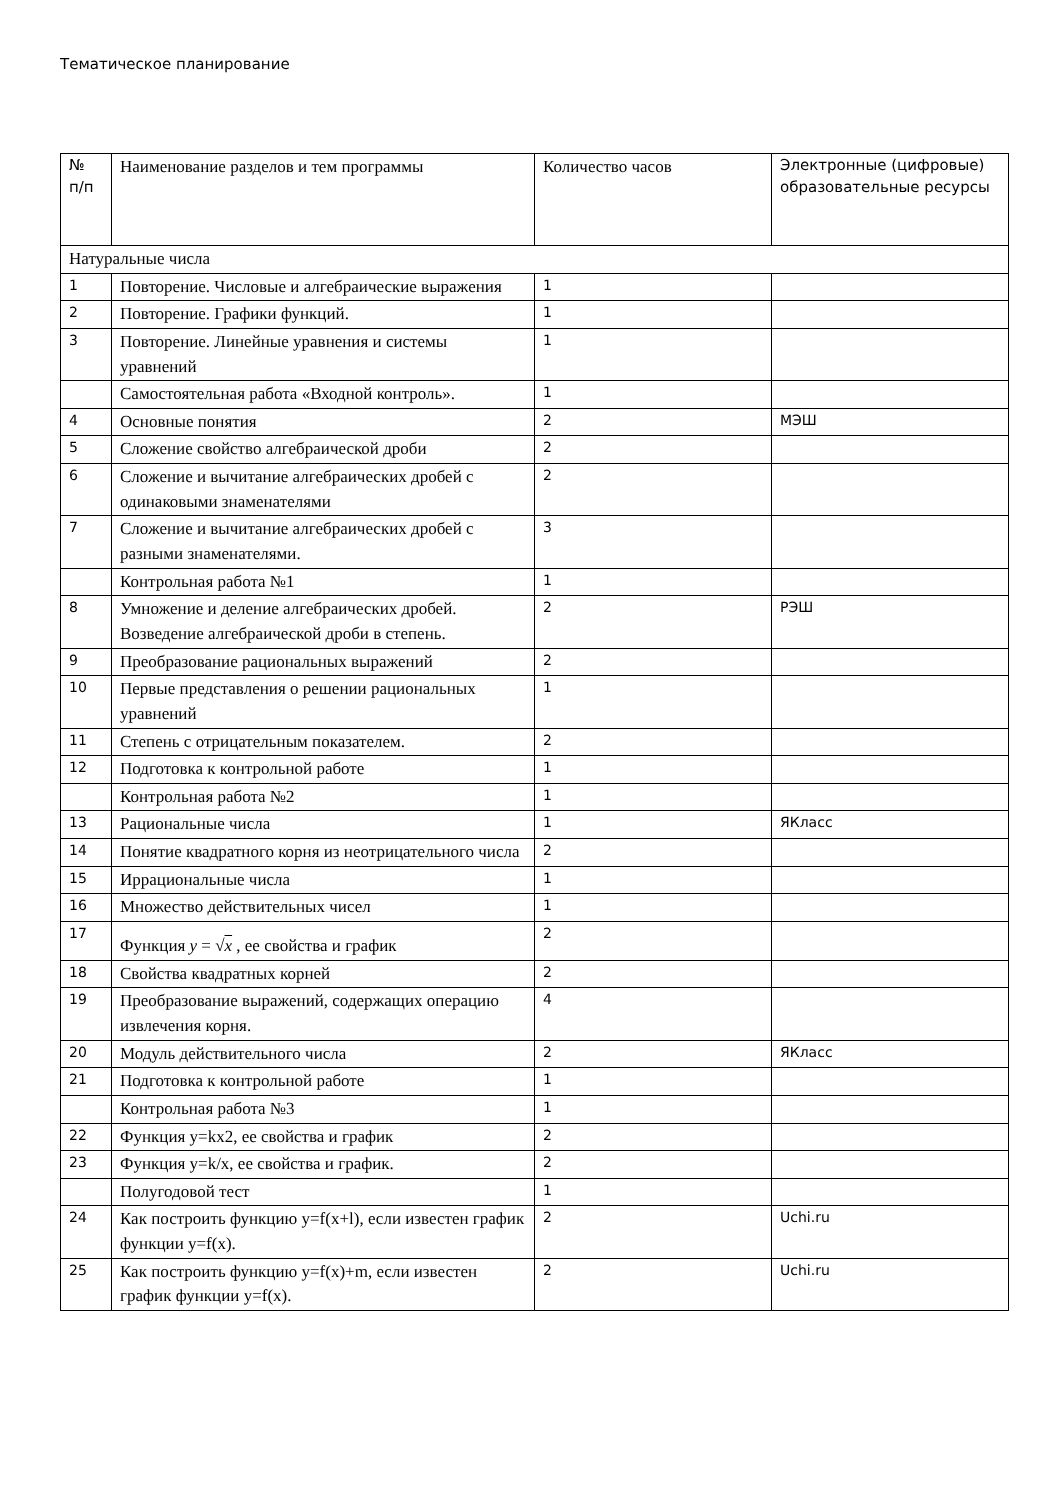Тематическое планирование
| № п/п | Наименование разделов и тем программы | Количество часов | Электронные (цифровые) образовательные ресурсы |
| --- | --- | --- | --- |
| Натуральные числа | | | |
| 1 | Повторение. Числовые и алгебраические выражения | 1 | |
| 2 | Повторение. Графики функций. | 1 | |
| 3 | Повторение. Линейные уравнения и системы уравнений | 1 | |
| | Самостоятельная работа «Входной контроль». | 1 | |
| 4 | Основные понятия | 2 | МЭШ |
| 5 | Сложение свойство алгебраической дроби | 2 | |
| 6 | Сложение и вычитание алгебраических дробей с одинаковыми знаменателями | 2 | |
| 7 | Сложение и вычитание алгебраических дробей с разными знаменателями. | 3 | |
| | Контрольная работа №1 | 1 | |
| 8 | Умножение и деление алгебраических дробей. Возведение алгебраической дроби в степень. | 2 | РЭШ |
| 9 | Преобразование рациональных выражений | 2 | |
| 10 | Первые представления о решении рациональных уравнений | 1 | |
| 11 | Степень с отрицательным показателем. | 2 | |
| 12 | Подготовка к контрольной работе | 1 | |
| | Контрольная работа №2 | 1 | |
| 13 | Рациональные числа | 1 | ЯКласс |
| 14 | Понятие квадратного корня из неотрицательного числа | 2 | |
| 15 | Иррациональные числа | 1 | |
| 16 | Множество действительных чисел | 1 | |
| 17 | Функция y = √ x , ее свойства и график | 2 | |
| 18 | Свойства квадратных корней | 2 | |
| 19 | Преобразование выражений, содержащих операцию извлечения корня. | 4 | |
| 20 | Модуль действительного числа | 2 | ЯКласс |
| 21 | Подготовка к контрольной работе | 1 | |
| | Контрольная работа №3 | 1 | |
| 22 | Функция y=kx2, ее свойства и график | 2 | |
| 23 | Функция y=k/x, ее свойства и график. | 2 | |
| | Полугодовой тест | 1 | |
| 24 | Как построить функцию y=f(x+l), если известен график функции y=f(x). | 2 | Uchi.ru |
| 25 | Как построить функцию y=f(x)+m, если известен график функции y=f(x). | 2 | Uchi.ru |